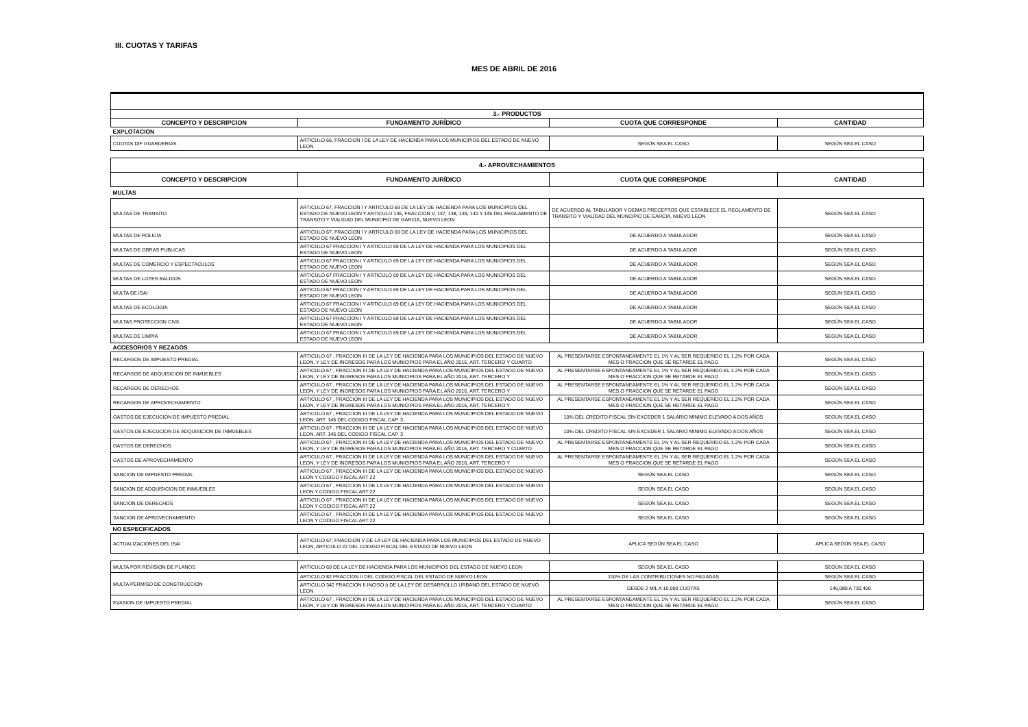III. CUOTAS Y TARIFAS
MES DE ABRIL DE 2016
| 3.- PRODUCTOS | | | |
| CONCEPTO Y DESCRIPCION | FUNDAMENTO JURÍDICO | CUOTA QUE CORRESPONDE | CANTIDAD |
| EXPLOTACION | | | |
| CUOTAS DIF GUARDERIAS | ARTICULO 66, FRACCION I DE LA LEY DE HACIENDA PARA LOS MUNICIPIOS DEL ESTADO DE NUEVO LEON | SEGÚN SEA EL CASO | SEGÚN SEA EL CASO |
| 4.- APROVECHAMIENTOS | | | |
| CONCEPTO Y DESCRIPCION | FUNDAMENTO JURÍDICO | CUOTA QUE CORRESPONDE | CANTIDAD |
| MULTAS | | | |
| MULTAS DE TRANSITO | ARTICULO 67, FRACCION I Y ARTICULO 69 DE LA LEY DE HACIENDA PARA LOS MUNICIPIOS DEL ESTADO DE NUEVO LEON Y ARTICULO 136, FRACCION V, 137, 138, 139, 140 Y 145 DEL REGLAMENTO DE TRANSITO Y VIALIDAD DEL MUNICIPIO DE GARCIA, NUEVO LEON | DE ACUERDO AL TABULADOR Y DEMAS PRECEPTOS QUE ESTABLECE EL REGLAMENTO DE TRANSITO Y VIALIDAD DEL MUNCIPIO DE GARCIA, NUEVO LEON | SEGÚN SEA EL CASO |
| MULTAS DE POLICIA | ARTICULO 67, FRACCION I Y ARTICULO 69 DE LA LEY DE HACIENDA PARA LOS MUNICIPIOS DEL ESTADO DE NUEVO LEON | DE ACUERDO A TABULADOR | SEGÚN SEA EL CASO |
| MULTAS DE OBRAS PUBLICAS | ARTICULO 67 FRACCION I Y ARTICULO 69 DE LA LEY DE HACIENDA PARA LOS MUNICIPIOS DEL ESTADO DE NUEVO LEON | DE ACUERDO A TABULADOR | SEGÚN SEA EL CASO |
| MULTAS DE COMERCIO Y ESPECTACULOS | ARTICULO 67 FRACCION I Y ARTICULO 69 DE LA LEY DE HACIENDA PARA LOS MUNICIPIOS DEL ESTADO DE NUEVO LEON | DE ACUERDO A TABULADOR | SEGÚN SEA EL CASO |
| MULTAS DE LOTES BALDIOS | ARTICULO 67 FRACCION I Y ARTICULO 69 DE LA LEY DE HACIENDA PARA LOS MUNICIPIOS DEL ESTADO DE NUEVO LEON | DE ACUERDO A TABULADOR | SEGÚN SEA EL CASO |
| MULTA DE ISAI | ARTICULO 67 FRACCION I Y ARTICULO 69 DE LA LEY DE HACIENDA PARA LOS MUNICIPIOS DEL ESTADO DE NUEVO LEON | DE ACUERDO A TABULADOR | SEGÚN SEA EL CASO |
| MULTAS DE ECOLOGIA | ARTICULO 67 FRACCION I Y ARTICULO 69 DE LA LEY DE HACIENDA PARA LOS MUNICIPIOS DEL ESTADO DE NUEVO LEON | DE ACUERDO A TABULADOR | SEGÚN SEA EL CASO |
| MULTAS PROTECCION CIVIL | ARTICULO 67 FRACCION I Y ARTICULO 69 DE LA LEY DE HACIENDA PARA LOS MUNICIPIOS DEL ESTADO DE NUEVO LEON | DE ACUERDO A TABULADOR | SEGÚN SEA EL CASO |
| MULTAS DE LIMPIA | ARTICULO 67 FRACCION I Y ARTICULO 69 DE LA LEY DE HACIENDA PARA LOS MUNICIPIOS DEL ESTADO DE NUEVO LEON | DE ACUERDO A TABULADOR | SEGÚN SEA EL CASO |
| ACCESORIOS Y REZAGOS | | | |
| RECARGOS DE IMPUESTO PREDIAL | ARTICULO 67 , FRACCION III DE LA LEY DE HACIENDA PARA LOS MUNICIPIOS DEL ESTADO DE NUEVO LEON, Y LEY DE INGRESOS PARA LOS MUNICIPIOS PARA EL AÑO 2016, ART. TERCERO Y CUARTO | AL PRESENTARSE ESPONTANEAMENTE EL 1% Y AL SER REQUERIDO EL 1.2% POR CADA MES O FRACCION QUE SE RETARDE EL PAGO | SEGÚN SEA EL CASO |
| RECARGOS DE ADQUISICION DE INMUEBLES | ARTICULO 67 , FRACCION III DE LA LEY DE HACIENDA PARA LOS MUNICIPIOS DEL ESTADO DE NUEVO LEON, Y LEY DE INGRESOS PARA LOS MUNICIPIOS PARA EL AÑO 2016, ART. TERCERO Y | AL PRESENTARSE ESPONTANEAMENTE EL 1% Y AL SER REQUERIDO EL 1.2% POR CADA MES O FRACCION QUE SE RETARDE EL PAGO | SEGÚN SEA EL CASO |
| RECARGOS DE DERECHOS | ARTICULO 67 , FRACCION III DE LA LEY DE HACIENDA PARA LOS MUNICIPIOS DEL ESTADO DE NUEVO LEON, Y LEY DE INGRESOS PARA LOS MUNICIPIOS PARA EL AÑO 2016, ART. TERCERO Y | AL PRESENTARSE ESPONTANEAMENTE EL 1% Y AL SER REQUERIDO EL 1.2% POR CADA MES O FRACCION QUE SE RETARDE EL PAGO | SEGÚN SEA EL CASO |
| RECARGOS DE APROVECHAMIENTO | ARTICULO 67 , FRACCION III DE LA LEY DE HACIENDA PARA LOS MUNICIPIOS DEL ESTADO DE NUEVO LEON, Y LEY DE INGRESOS PARA LOS MUNICIPIOS PARA EL AÑO 2016, ART. TERCERO Y | AL PRESENTARSE ESPONTANEAMENTE EL 1% Y AL SER REQUERIDO EL 1.2% POR CADA MES O FRACCION QUE SE RETARDE EL PAGO | SEGÚN SEA EL CASO |
| GASTOS DE EJECUCION DE IMPUESTO PREDIAL | ARTICULO 67 , FRACCION III DE LA LEY DE HACIENDA PARA LOS MUNICIPIOS DEL ESTADO DE NUEVO LEON, ART. 145 DEL CODIGO FISCAL CAP. 3 | 10% DEL CREDITO FISCAL SIN EXCEDER 1 SALARIO MINIMO ELEVADO A DOS AÑOS | SEGÚN SEA EL CASO |
| GASTOS DE EJECUCION DE ADQUISICION DE INMUEBLES | ARTICULO 67 , FRACCION III DE LA LEY DE HACIENDA PARA LOS MUNICIPIOS DEL ESTADO DE NUEVO LEON, ART. 145 DEL CODIGO FISCAL CAP. 3 | 10% DEL CREDITO FISCAL SIN EXCEDER 1 SALARIO MINIMO ELEVADO A DOS AÑOS | SEGÚN SEA EL CASO |
| GASTOS DE DERECHOS | ARTICULO 67 , FRACCION III DE LA LEY DE HACIENDA PARA LOS MUNICIPIOS DEL ESTADO DE NUEVO LEON, Y LEY DE INGRESOS PARA LOS MUNICIPIOS PARA EL AÑO 2016, ART. TERCERO Y CUARTO | AL PRESENTARSE ESPONTANEAMENTE EL 1% Y AL SER REQUERIDO EL 1.2% POR CADA MES O FRACCION QUE SE RETARDE EL PAGO | SEGÚN SEA EL CASO |
| GASTOS DE APROVECHAMIENTO | ARTICULO 67 , FRACCION III DE LA LEY DE HACIENDA PARA LOS MUNICIPIOS DEL ESTADO DE NUEVO LEON, Y LEY DE INGRESOS PARA LOS MUNICIPIOS PARA EL AÑO 2016, ART. TERCERO Y | AL PRESENTARSE ESPONTANEAMENTE EL 1% Y AL SER REQUERIDO EL 1.2% POR CADA MES O FRACCION QUE SE RETARDE EL PAGO | SEGÚN SEA EL CASO |
| SANCION DE IMPUESTO PREDIAL | ARTICULO 67 , FRACCION III DE LA LEY DE HACIENDA PARA LOS MUNICIPIOS DEL ESTADO DE NUEVO LEON Y CODIGO FISCAL ART 22 | SEGÚN SEA EL CASO | SEGÚN SEA EL CASO |
| SANCION DE ADQUISICION DE INMUEBLES | ARTICULO 67 , FRACCION III DE LA LEY DE HACIENDA PARA LOS MUNICIPIOS DEL ESTADO DE NUEVO LEON Y CODIGO FISCAL ART 22 | SEGÚN SEA EL CASO | SEGÚN SEA EL CASO |
| SANCION DE DERECHOS | ARTICULO 67 , FRACCION III DE LA LEY DE HACIENDA PARA LOS MUNICIPIOS DEL ESTADO DE NUEVO LEON Y CODIGO FISCAL ART 22 | SEGÚN SEA EL CASO | SEGÚN SEA EL CASO |
| SANCION DE APROVECHAMIENTO | ARTICULO 67 , FRACCION III DE LA LEY DE HACIENDA PARA LOS MUNICIPIOS DEL ESTADO DE NUEVO LEON Y CODIGO FISCAL ART 22 | SEGÚN SEA EL CASO | SEGÚN SEA EL CASO |
| NO ESPECIFICADOS | | | |
| ACTUALIZACIONES DEL ISAI | ARTICULO 67, FRACCION V DE LA LEY DE HACIENDA PARA LOS MUNICIPIOS DEL ESTADO DE NUEVO LEON, ARTICULO 22 DEL CODIGO FISCAL DEL ESTADO DE NUEVO LEON | APLICA SEGÚN SEA EL CASO | APLICA SEGÚN SEA EL CASO |
| MULTA POR REVISION DE PLANOS | ARTICULO 69 DE LA LEY DE HACIENDA PARA LOS MUNICIPIOS DEL ESTADO DE NUEVO LEON | SEGÚN SEA EL CASO | SEGÚN SEA EL CASO |
| MULTA PERMISO DE CONSTRUCCION | ARTICULO 82 FRACCION II DEL CODIGO FISCAL DEL ESTADO DE NUEVO LEON | 100% DE LAS CONTRIBUCIONES NO PAGADAS | SEGÚN SEA EL CASO |
| | ARTICULO 342 FRACCION II INCISO i) DE LA LEY DE DESARROLLO URBANO DEL ESTADO DE NUEVO LEON | DESDE 2 MIL A 10,000 CUOTAS | 146,080 A 730,400 |
| EVASION DE IMPUESTO PREDIAL | ARTICULO 67 , FRACCION III DE LA LEY DE HACIENDA PARA LOS MUNICIPIOS DEL ESTADO DE NUEVO LEON, Y LEY DE INGRESOS PARA LOS MUNICIPIOS PARA EL AÑO 2016, ART. TERCERO Y CUARTO | AL PRESENTARSE ESPONTANEAMENTE EL 1% Y AL SER REQUERIDO EL 1.2% POR CADA MES O FRACCION QUE SE RETARDE EL PAGO | SEGÚN SEA EL CASO |